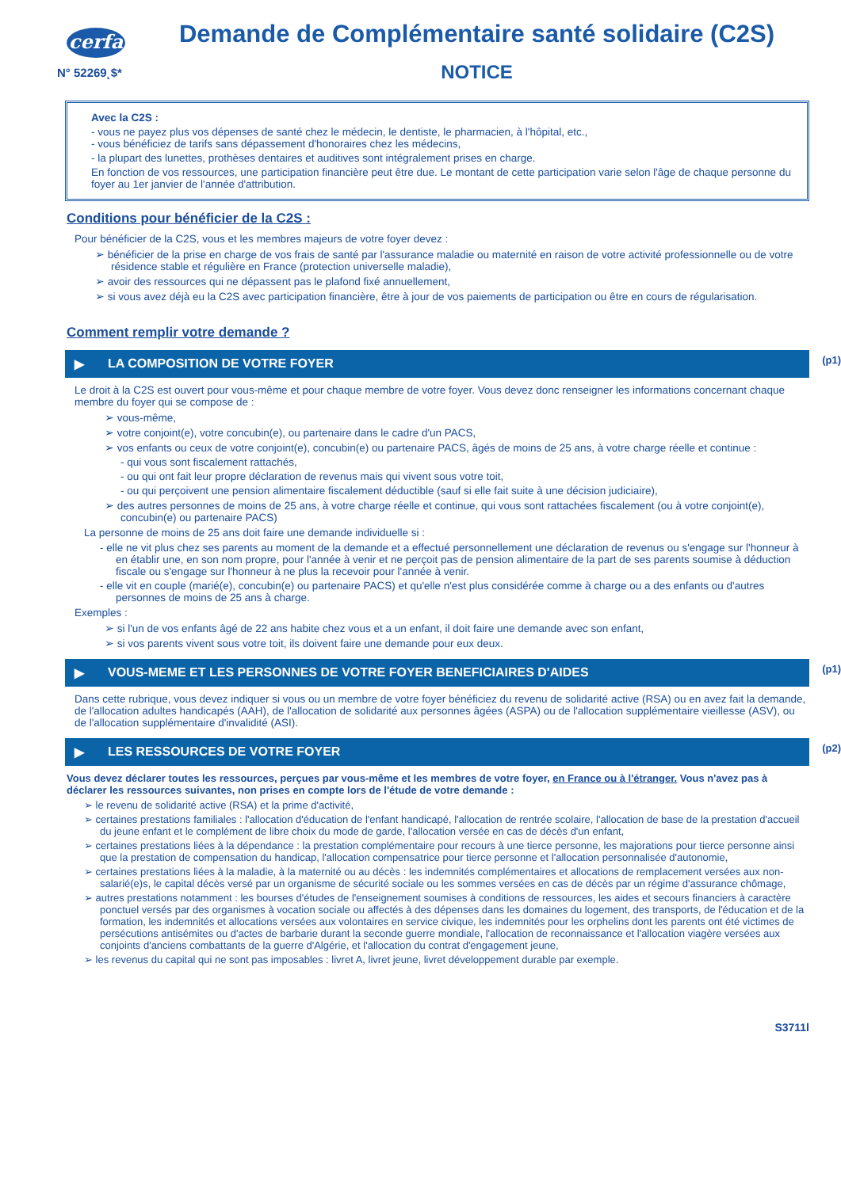cerfa
N° 52269˛$*
Demande de Complémentaire santé solidaire (C2S)
NOTICE
Avec la C2S :
- vous ne payez plus vos dépenses de santé chez le médecin, le dentiste, le pharmacien, à l'hôpital, etc.,
- vous bénéficiez de tarifs sans dépassement d'honoraires chez les médecins,
- la plupart des lunettes, prothèses dentaires et auditives sont intégralement prises en charge.
En fonction de vos ressources, une participation financière peut être due. Le montant de cette participation varie selon l'âge de chaque personne du foyer au 1er janvier de l'année d'attribution.
Conditions pour bénéficier de la C2S :
Pour bénéficier de la C2S, vous et les membres majeurs de votre foyer devez :
➢ bénéficier de la prise en charge de vos frais de santé par l'assurance maladie ou maternité en raison de votre activité professionnelle ou de votre résidence stable et régulière en France (protection universelle maladie),
➢ avoir des ressources qui ne dépassent pas le plafond fixé annuellement,
➢ si vous avez déjà eu la C2S avec participation financière, être à jour de vos paiements de participation ou être en cours de régularisation.
Comment remplir votre demande ?
▶ LA COMPOSITION DE VOTRE FOYER (p1)
Le droit à la C2S est ouvert pour vous-même et pour chaque membre de votre foyer. Vous devez donc renseigner les informations concernant chaque membre du foyer qui se compose de :
➢ vous-même,
➢ votre conjoint(e), votre concubin(e), ou partenaire dans le cadre d'un PACS,
➢ vos enfants ou ceux de votre conjoint(e), concubin(e) ou partenaire PACS, âgés de moins de 25 ans, à votre charge réelle et continue :
- qui vous sont fiscalement rattachés,
- ou qui ont fait leur propre déclaration de revenus mais qui vivent sous votre toit,
- ou qui perçoivent une pension alimentaire fiscalement déductible (sauf si elle fait suite à une décision judiciaire),
➢ des autres personnes de moins de 25 ans, à votre charge réelle et continue, qui vous sont rattachées fiscalement (ou à votre conjoint(e), concubin(e) ou partenaire PACS)
La personne de moins de 25 ans doit faire une demande individuelle si :
- elle ne vit plus chez ses parents au moment de la demande et a effectué personnellement une déclaration de revenus ou s'engage sur l'honneur à en établir une, en son nom propre, pour l'année à venir et ne perçoit pas de pension alimentaire de la part de ses parents soumise à déduction fiscale ou s'engage sur l'honneur à ne plus la recevoir pour l'année à venir.
- elle vit en couple (marié(e), concubin(e) ou partenaire PACS) et qu'elle n'est plus considérée comme à charge ou a des enfants ou d'autres personnes de moins de 25 ans à charge.
Exemples :
➢ si l'un de vos enfants âgé de 22 ans habite chez vous et a un enfant, il doit faire une demande avec son enfant,
➢ si vos parents vivent sous votre toit, ils doivent faire une demande pour eux deux.
▶ VOUS-MEME ET LES PERSONNES DE VOTRE FOYER BENEFICIAIRES D'AIDES (p1)
Dans cette rubrique, vous devez indiquer si vous ou un membre de votre foyer bénéficiez du revenu de solidarité active (RSA) ou en avez fait la demande, de l'allocation adultes handicapés (AAH), de l'allocation de solidarité aux personnes âgées (ASPA) ou de l'allocation supplémentaire vieillesse (ASV), ou de l'allocation supplémentaire d'invalidité (ASI).
▶ LES RESSOURCES DE VOTRE FOYER (p2)
Vous devez déclarer toutes les ressources, perçues par vous-même et les membres de votre foyer, en France ou à l'étranger. Vous n'avez pas à déclarer les ressources suivantes, non prises en compte lors de l'étude de votre demande :
➢ le revenu de solidarité active (RSA) et la prime d'activité,
➢ certaines prestations familiales : l'allocation d'éducation de l'enfant handicapé, l'allocation de rentrée scolaire, l'allocation de base de la prestation d'accueil du jeune enfant et le complément de libre choix du mode de garde, l'allocation versée en cas de décès d'un enfant,
➢ certaines prestations liées à la dépendance : la prestation complémentaire pour recours à une tierce personne, les majorations pour tierce personne ainsi que la prestation de compensation du handicap, l'allocation compensatrice pour tierce personne et l'allocation personnalisée d'autonomie,
➢ certaines prestations liées à la maladie, à la maternité ou au décès : les indemnités complémentaires et allocations de remplacement versées aux non-salarié(e)s, le capital décès versé par un organisme de sécurité sociale ou les sommes versées en cas de décès par un régime d'assurance chômage,
➢ autres prestations notamment : les bourses d'études de l'enseignement soumises à conditions de ressources, les aides et secours financiers à caractère ponctuel versés par des organismes à vocation sociale ou affectés à des dépenses dans les domaines du logement, des transports, de l'éducation et de la formation, les indemnités et allocations versées aux volontaires en service civique, les indemnités pour les orphelins dont les parents ont été victimes de persécutions antisémites ou d'actes de barbarie durant la seconde guerre mondiale, l'allocation de reconnaissance et l'allocation viagère versées aux conjoints d'anciens combattants de la guerre d'Algérie, et l'allocation du contrat d'engagement jeune,
➢ les revenus du capital qui ne sont pas imposables : livret A, livret jeune, livret développement durable par exemple.
S3711l